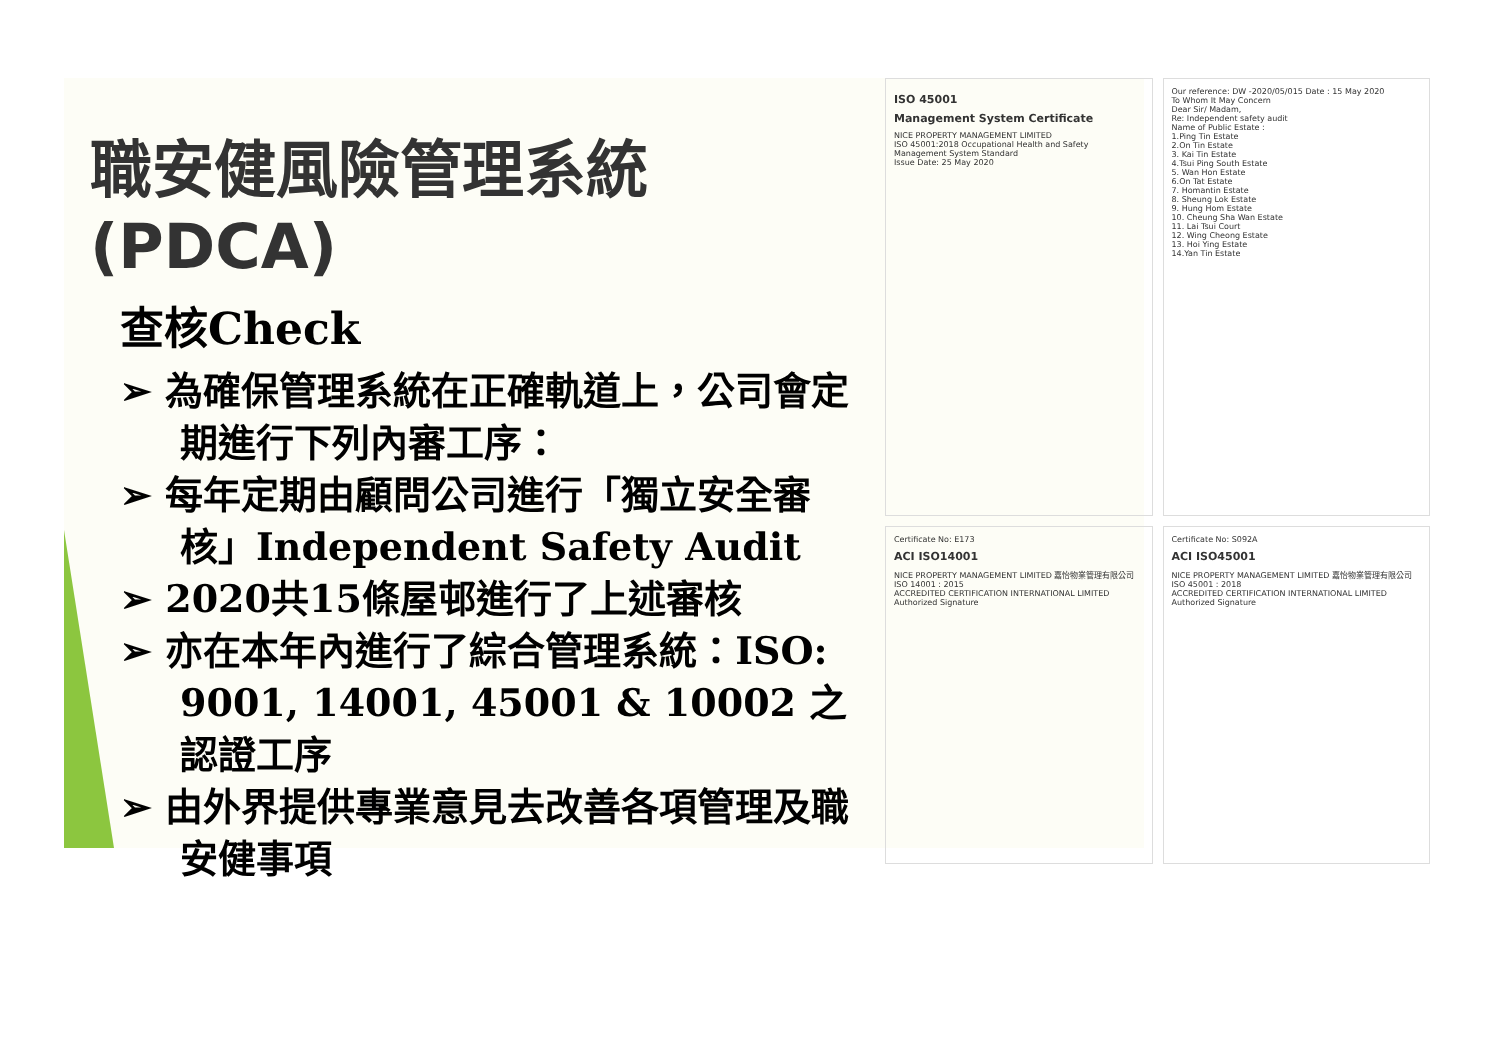職安健風險管理系統(PDCA)
查核Check
➢ 為確保管理系統在正確軌道上，公司會定期進行下列內審工序：
➢ 每年定期由顧問公司進行「獨立安全審核」Independent Safety Audit
➢ 2020共15條屋邨進行了上述審核
➢ 亦在本年內進行了綜合管理系統：ISO: 9001, 14001, 45001 & 10002 之認證工序
➢ 由外界提供專業意見去改善各項管理及職安健事項
ISO 45001
Management System Certificate
NICE PROPERTY MANAGEMENT LIMITED
ISO 45001:2018 Occupational Health and Safety Management System Standard
Issue Date: 25 May 2020
Our reference: DW -2020/05/015 Date : 15 May 2020
To Whom It May Concern
Dear Sir/ Madam,
Re: Independent safety audit
Name of Public Estate :
1.Ping Tin Estate
2.On Tin Estate
3. Kai Tin Estate
4.Tsui Ping South Estate
5. Wan Hon Estate
6.On Tat Estate
7. Homantin Estate
8. Sheung Lok Estate
9. Hung Hom Estate
10. Cheung Sha Wan Estate
11. Lai Tsui Court
12. Wing Cheong Estate
13. Hoi Ying Estate
14.Yan Tin Estate
Certificate No: E173
ACI ISO14001
NICE PROPERTY MANAGEMENT LIMITED 嘉怡物業管理有限公司
ISO 14001 : 2015
ACCREDITED CERTIFICATION INTERNATIONAL LIMITED
Authorized Signature
Certificate No: S092A
ACI ISO45001
NICE PROPERTY MANAGEMENT LIMITED 嘉怡物業管理有限公司
ISO 45001 : 2018
ACCREDITED CERTIFICATION INTERNATIONAL LIMITED
Authorized Signature